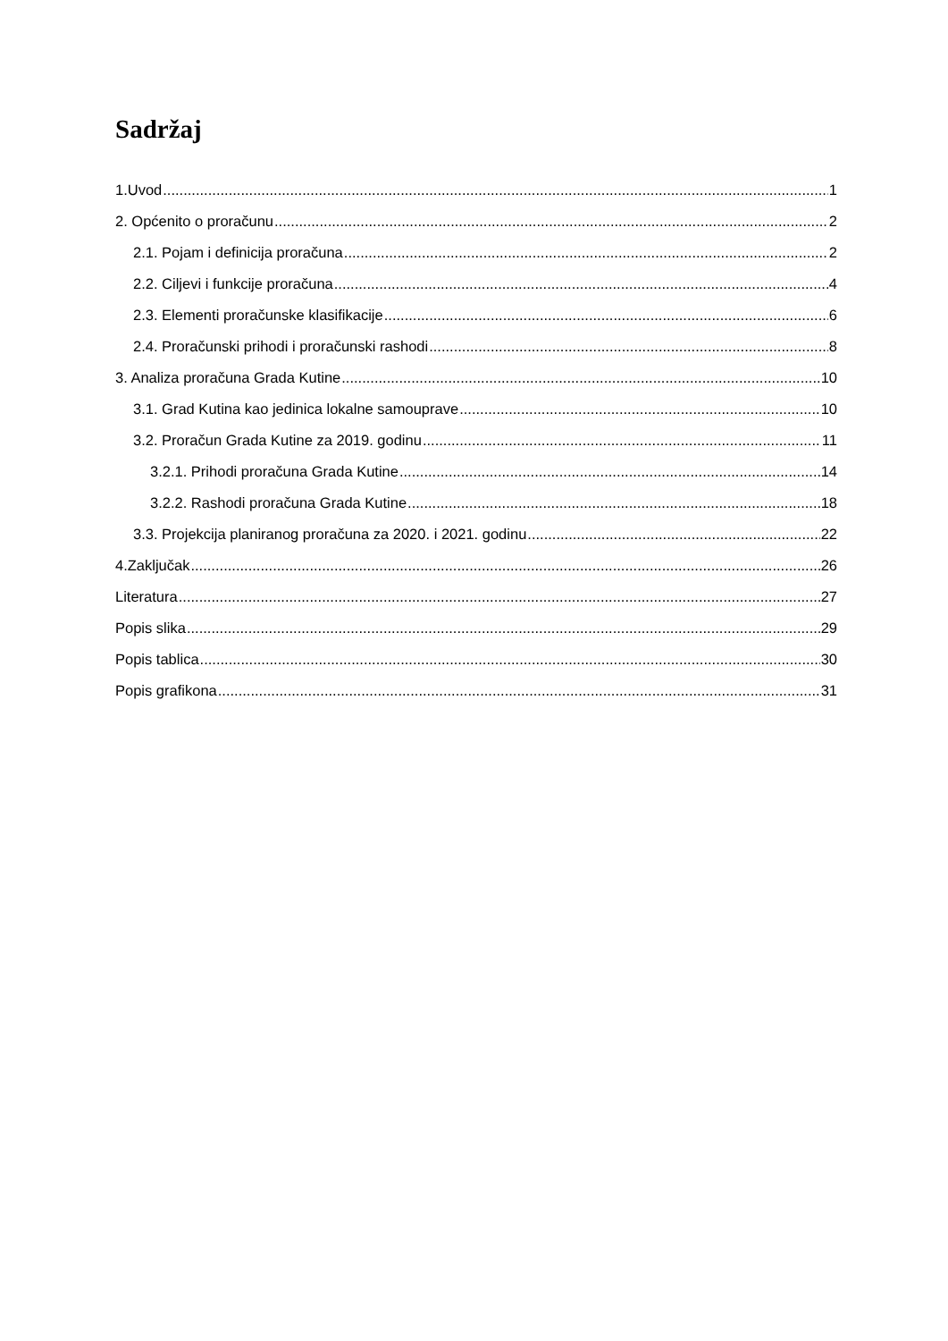Sadržaj
1.Uvod 1
2. Općenito o proračunu 2
2.1. Pojam i definicija proračuna 2
2.2. Ciljevi i funkcije proračuna 4
2.3. Elementi proračunske klasifikacije 6
2.4. Proračunski prihodi i proračunski rashodi 8
3. Analiza proračuna Grada Kutine 10
3.1. Grad Kutina kao jedinica lokalne samouprave 10
3.2. Proračun Grada Kutine za 2019. godinu 11
3.2.1. Prihodi proračuna Grada Kutine 14
3.2.2. Rashodi proračuna Grada Kutine 18
3.3. Projekcija planiranog proračuna za 2020. i 2021. godinu 22
4.Zaključak 26
Literatura 27
Popis slika 29
Popis tablica 30
Popis grafikona 31